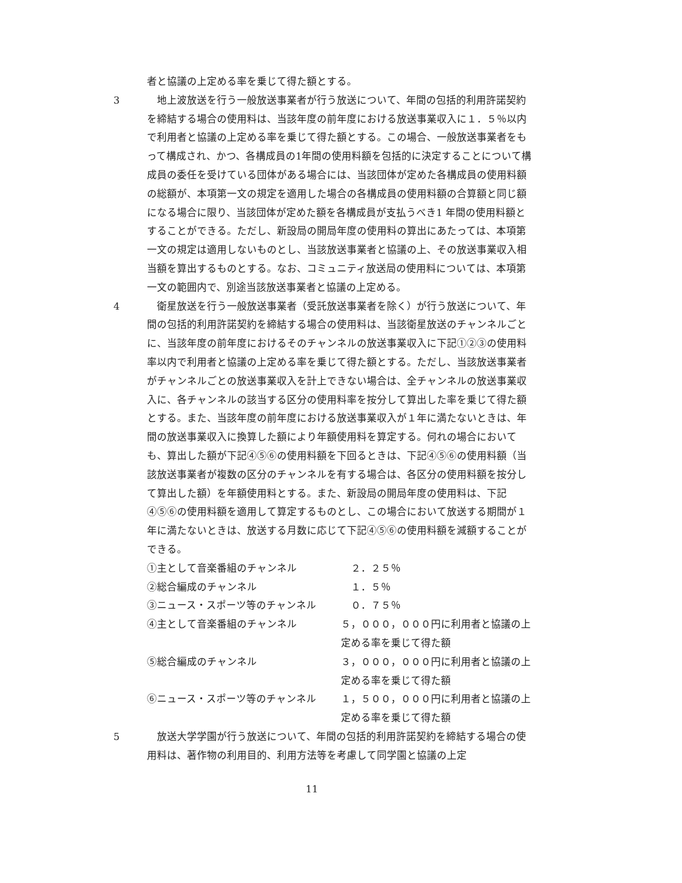者と協議の上定める率を乗じて得た額とする。
3 　地上波放送を行う一般放送事業者が行う放送について、年間の包括的利用許諾契約を締結する場合の使用料は、当該年度の前年度における放送事業収入に１．５％以内で利用者と協議の上定める率を乗じて得た額とする。この場合、一般放送事業者をもって構成され、かつ、各構成員の1年間の使用料額を包括的に決定することについて構成員の委任を受けている団体がある場合には、当該団体が定めた各構成員の使用料額の総額が、本項第一文の規定を適用した場合の各構成員の使用料額の合算額と同じ額になる場合に限り、当該団体が定めた額を各構成員が支払うべき1 年間の使用料額とすることができる。ただし、新設局の開局年度の使用料の算出にあたっては、本項第一文の規定は適用しないものとし、当該放送事業者と協議の上、その放送事業収入相当額を算出するものとする。なお、コミュニティ放送局の使用料については、本項第一文の範囲内で、別途当該放送事業者と協議の上定める。
4 　衛星放送を行う一般放送事業者（受託放送事業者を除く）が行う放送について、年間の包括的利用許諾契約を締結する場合の使用料は、当該衛星放送のチャンネルごとに、当該年度の前年度におけるそのチャンネルの放送事業収入に下記①②③の使用料率以内で利用者と協議の上定める率を乗じて得た額とする。ただし、当該放送事業者がチャンネルごとの放送事業収入を計上できない場合は、全チャンネルの放送事業収入に、各チャンネルの該当する区分の使用料率を按分して算出した率を乗じて得た額とする。また、当該年度の前年度における放送事業収入が１年に満たないときは、年間の放送事業収入に換算した額により年額使用料を算定する。何れの場合においても、算出した額が下記④⑤⑥の使用料額を下回るときは、下記④⑤⑥の使用料額（当該放送事業者が複数の区分のチャンネルを有する場合は、各区分の使用料額を按分して算出した額）を年額使用料とする。また、新設局の開局年度の使用料は、下記④⑤⑥の使用料額を適用して算定するものとし、この場合において放送する期間が１年に満たないときは、放送する月数に応じて下記④⑤⑥の使用料額を減額することができる。
①主として音楽番組のチャンネル 　２．２５％
②総合編成のチャンネル 　１．５％
③ニュース・スポーツ等のチャンネル 　０．７５％
④主として音楽番組のチャンネル ５，０００，０００円に利用者と協議の上定める率を乗じて得た額
⑤総合編成のチャンネル ３，０００，０００円に利用者と協議の上定める率を乗じて得た額
⑥ニュース・スポーツ等のチャンネル １，５００，０００円に利用者と協議の上定める率を乗じて得た額
5 　放送大学学園が行う放送について、年間の包括的利用許諾契約を締結する場合の使用料は、著作物の利用目的、利用方法等を考慮して同学園と協議の上定
11